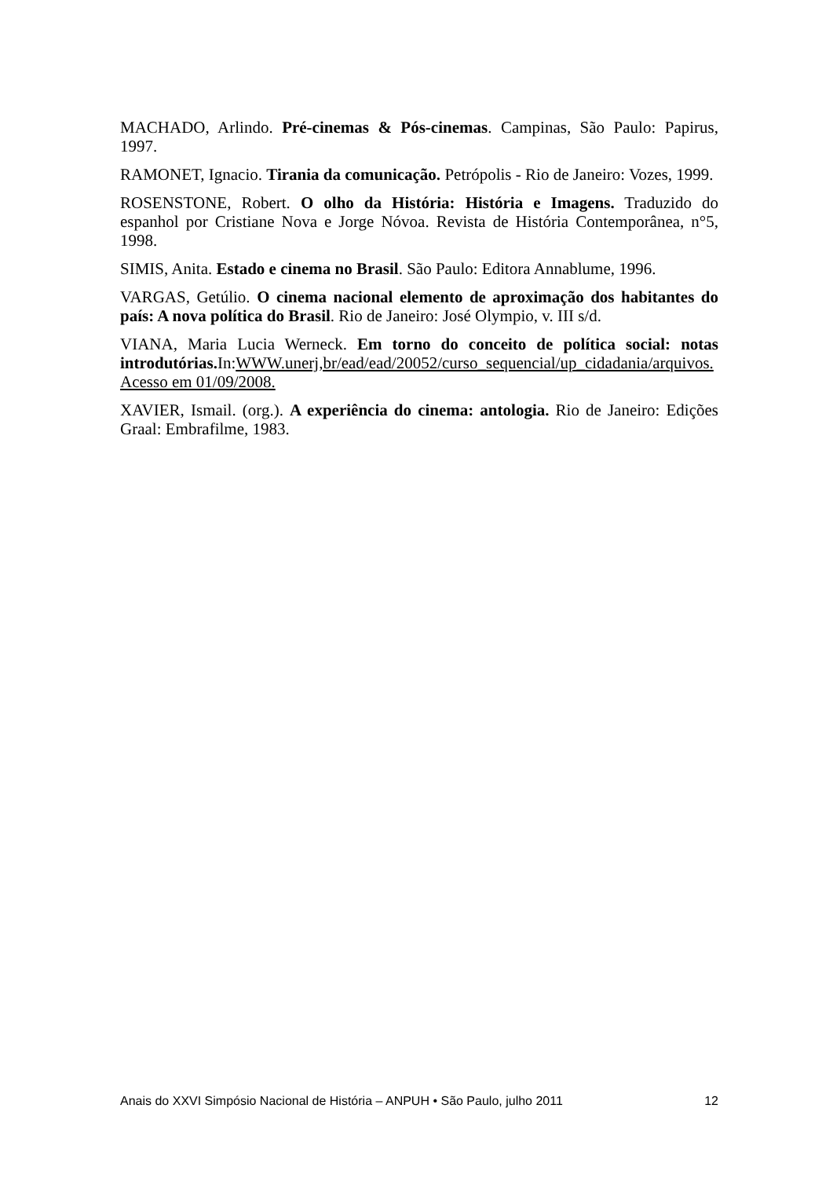MACHADO, Arlindo. Pré-cinemas & Pós-cinemas. Campinas, São Paulo: Papirus, 1997.
RAMONET, Ignacio. Tirania da comunicação. Petrópolis - Rio de Janeiro: Vozes, 1999.
ROSENSTONE, Robert. O olho da História: História e Imagens. Traduzido do espanhol por Cristiane Nova e Jorge Nóvoa. Revista de História Contemporânea, n°5, 1998.
SIMIS, Anita. Estado e cinema no Brasil. São Paulo: Editora Annablume, 1996.
VARGAS, Getúlio. O cinema nacional elemento de aproximação dos habitantes do país: A nova política do Brasil. Rio de Janeiro: José Olympio, v. III s/d.
VIANA, Maria Lucia Werneck. Em torno do conceito de política social: notas introdutórias. In:WWW.unerj,br/ead/ead/20052/curso_sequencial/up_cidadania/arquivos. Acesso em 01/09/2008.
XAVIER, Ismail. (org.). A experiência do cinema: antologia. Rio de Janeiro: Edições Graal: Embrafilme, 1983.
Anais do XXVI Simpósio Nacional de História – ANPUH • São Paulo, julho 2011 12